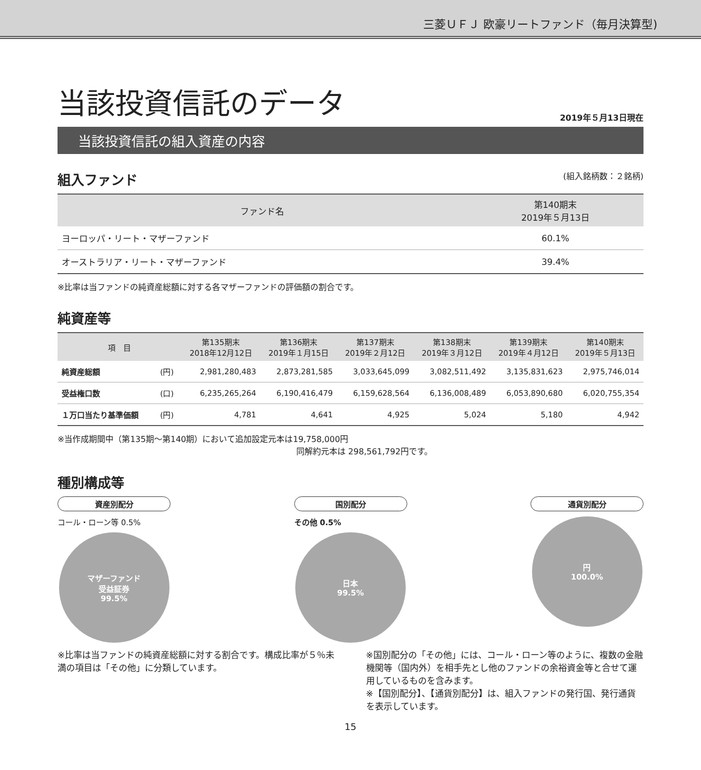三菱ＵＦＪ 欧豪リートファンド（毎月決算型)
当該投資信託のデータ
2019年５月13日現在
当該投資信託の組入資産の内容
組入ファンド (組入銘柄数：２銘柄)
| ファンド名 | 第140期末 2019年５月13日 |
| --- | --- |
| ヨーロッパ・リート・マザーファンド | 60.1% |
| オーストラリア・リート・マザーファンド | 39.4% |
※比率は当ファンドの純資産総額に対する各マザーファンドの評価額の割合です。
純資産等
| 項 目 | | 第135期末 2018年12月12日 | 第136期末 2019年１月15日 | 第137期末 2019年２月12日 | 第138期末 2019年３月12日 | 第139期末 2019年４月12日 | 第140期末 2019年５月13日 |
| --- | --- | --- | --- | --- | --- | --- | --- |
| 純資産総額 | (円) | 2,981,280,483 | 2,873,281,585 | 3,033,645,099 | 3,082,511,492 | 3,135,831,623 | 2,975,746,014 |
| 受益権口数 | (口) | 6,235,265,264 | 6,190,416,479 | 6,159,628,564 | 6,136,008,489 | 6,053,890,680 | 6,020,755,354 |
| １万口当たり基準価額 | (円) | 4,781 | 4,641 | 4,925 | 5,024 | 5,180 | 4,942 |
※当作成期間中（第135期～第140期）において追加設定元本は19,758,000円
同解約元本は 298,561,792円です。
種別構成等
資産別配分
コール・ローン等 0.5%
マザーファンド
受益証券
99.5%
国別配分
その他 0.5%
日本
99.5%
通貨別配分
円
100.0%
※比率は当ファンドの純資産総額に対する割合です。構成比率が５％未満の項目は「その他」に分類しています。
※国別配分の「その他」には、コール・ローン等のように、複数の金融機関等（国内外）を相手先とし他のファンドの余裕資金等と合せて運用しているものを含みます。
※【国別配分】、【通貨別配分】は、組入ファンドの発行国、発行通貨を表示しています。
15